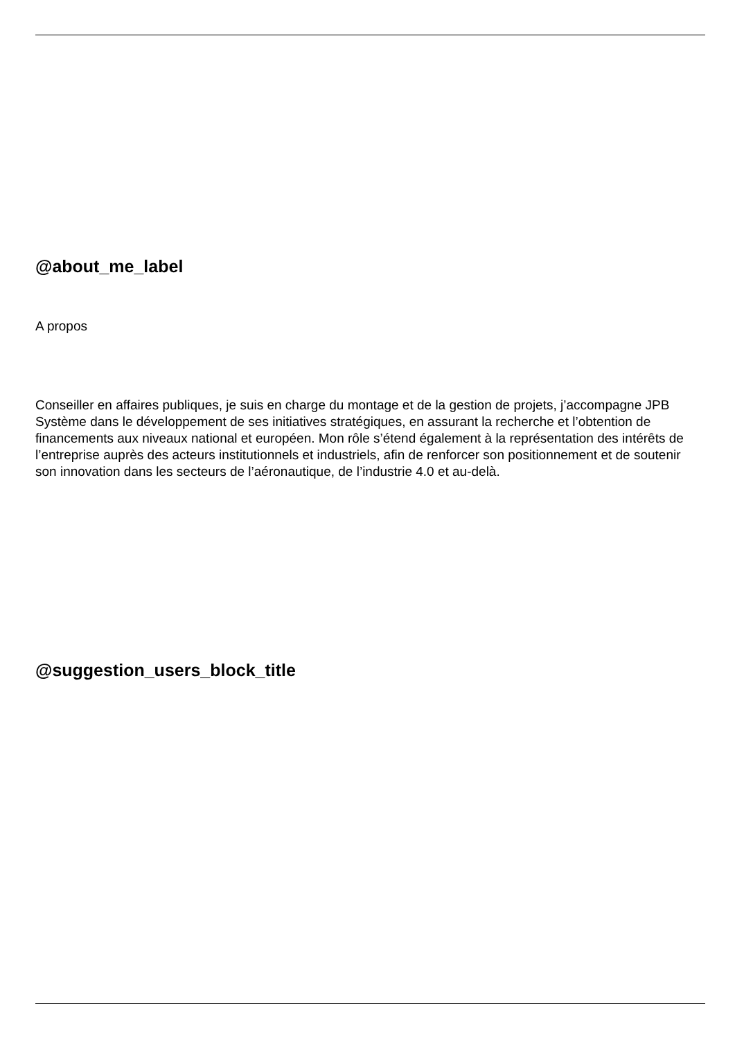@about_me_label
A propos
Conseiller en affaires publiques, je suis en charge du montage et de la gestion de projets, j’accompagne JPB Système dans le développement de ses initiatives stratégiques, en assurant la recherche et l’obtention de financements aux niveaux national et européen. Mon rôle s’étend également à la représentation des intérêts de l’entreprise auprès des acteurs institutionnels et industriels, afin de renforcer son positionnement et de soutenir son innovation dans les secteurs de l’aéronautique, de l’industrie 4.0 et au-delà.
@suggestion_users_block_title